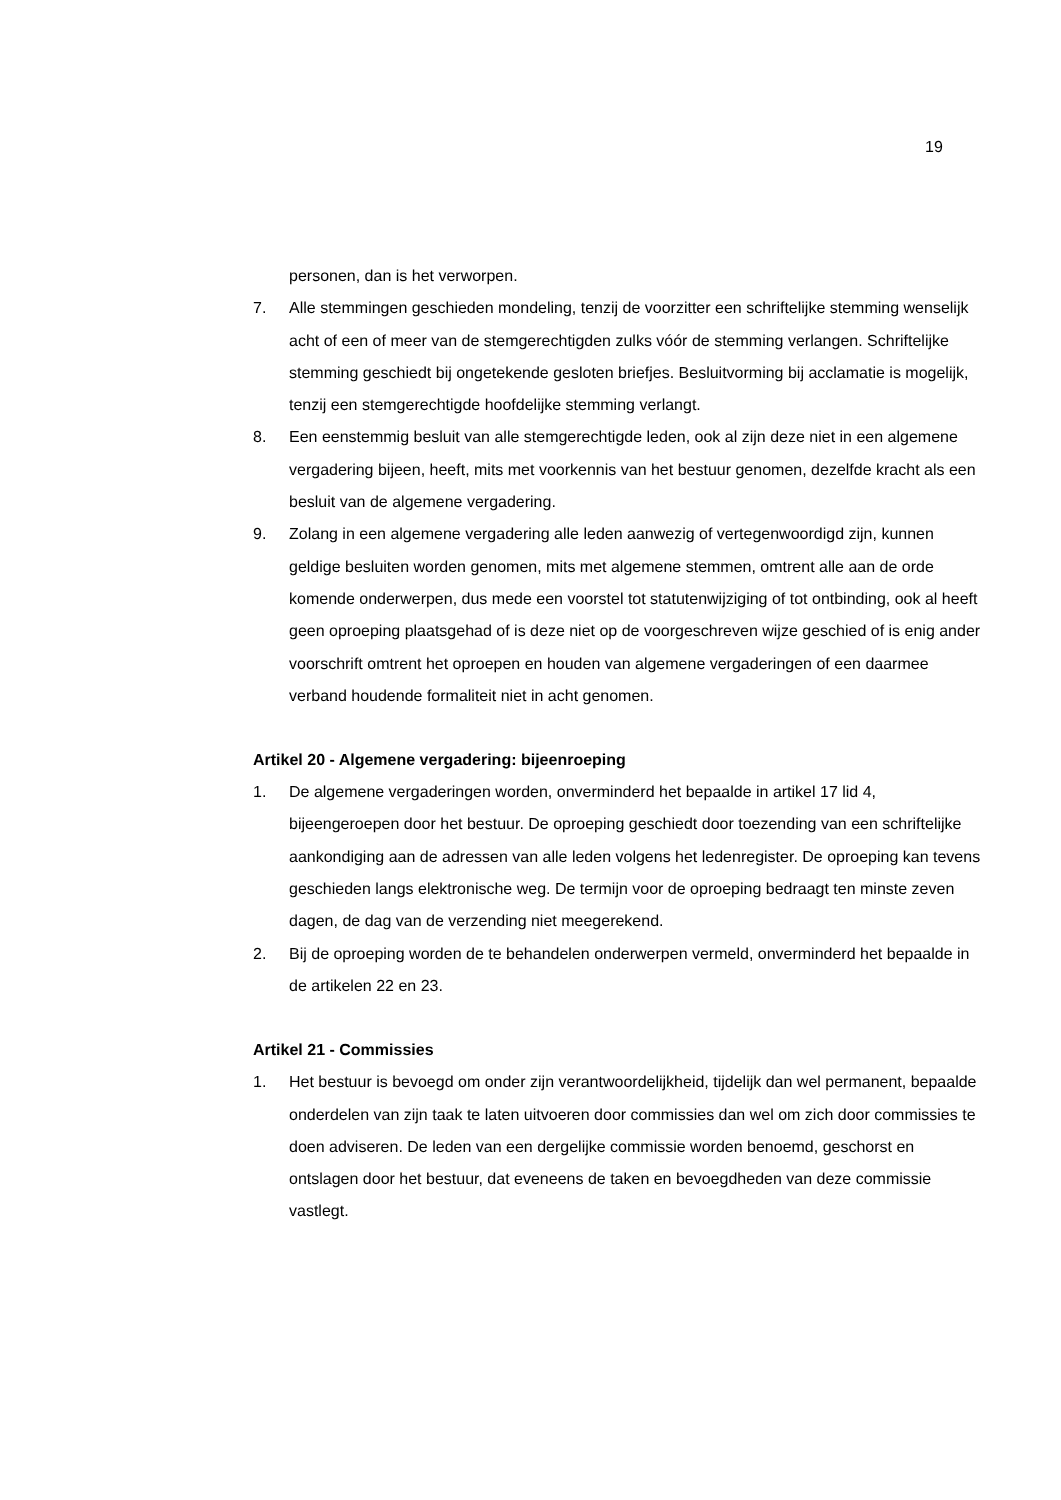19
personen, dan is het verworpen.
7. Alle stemmingen geschieden mondeling, tenzij de voorzitter een schriftelijke stemming wenselijk acht of een of meer van de stemgerechtigden zulks vóór de stemming verlangen. Schriftelijke stemming geschiedt bij ongetekende gesloten briefjes. Besluitvorming bij acclamatie is mogelijk, tenzij een stemgerechtigde hoofdelijke stemming verlangt.
8. Een eenstemmig besluit van alle stemgerechtigde leden, ook al zijn deze niet in een algemene vergadering bijeen, heeft, mits met voorkennis van het bestuur genomen, dezelfde kracht als een besluit van de algemene vergadering.
9. Zolang in een algemene vergadering alle leden aanwezig of vertegenwoordigd zijn, kunnen geldige besluiten worden genomen, mits met algemene stemmen, omtrent alle aan de orde komende onderwerpen, dus mede een voorstel tot statutenwijziging of tot ontbinding, ook al heeft geen oproeping plaatsgehad of is deze niet op de voorgeschreven wijze geschied of is enig ander voorschrift omtrent het oproepen en houden van algemene vergaderingen of een daarmee verband houdende formaliteit niet in acht genomen.
Artikel 20 - Algemene vergadering: bijeenroeping
1. De algemene vergaderingen worden, onverminderd het bepaalde in artikel 17 lid 4, bijeengeroepen door het bestuur. De oproeping geschiedt door toezending van een schriftelijke aankondiging aan de adressen van alle leden volgens het ledenregister. De oproeping kan tevens geschieden langs elektronische weg. De termijn voor de oproeping bedraagt ten minste zeven dagen, de dag van de verzending niet meegerekend.
2. Bij de oproeping worden de te behandelen onderwerpen vermeld, onverminderd het bepaalde in de artikelen 22 en 23.
Artikel 21 - Commissies
1. Het bestuur is bevoegd om onder zijn verantwoordelijkheid, tijdelijk dan wel permanent, bepaalde onderdelen van zijn taak te laten uitvoeren door commissies dan wel om zich door commissies te doen adviseren. De leden van een dergelijke commissie worden benoemd, geschorst en ontslagen door het bestuur, dat eveneens de taken en bevoegdheden van deze commissie vastlegt.